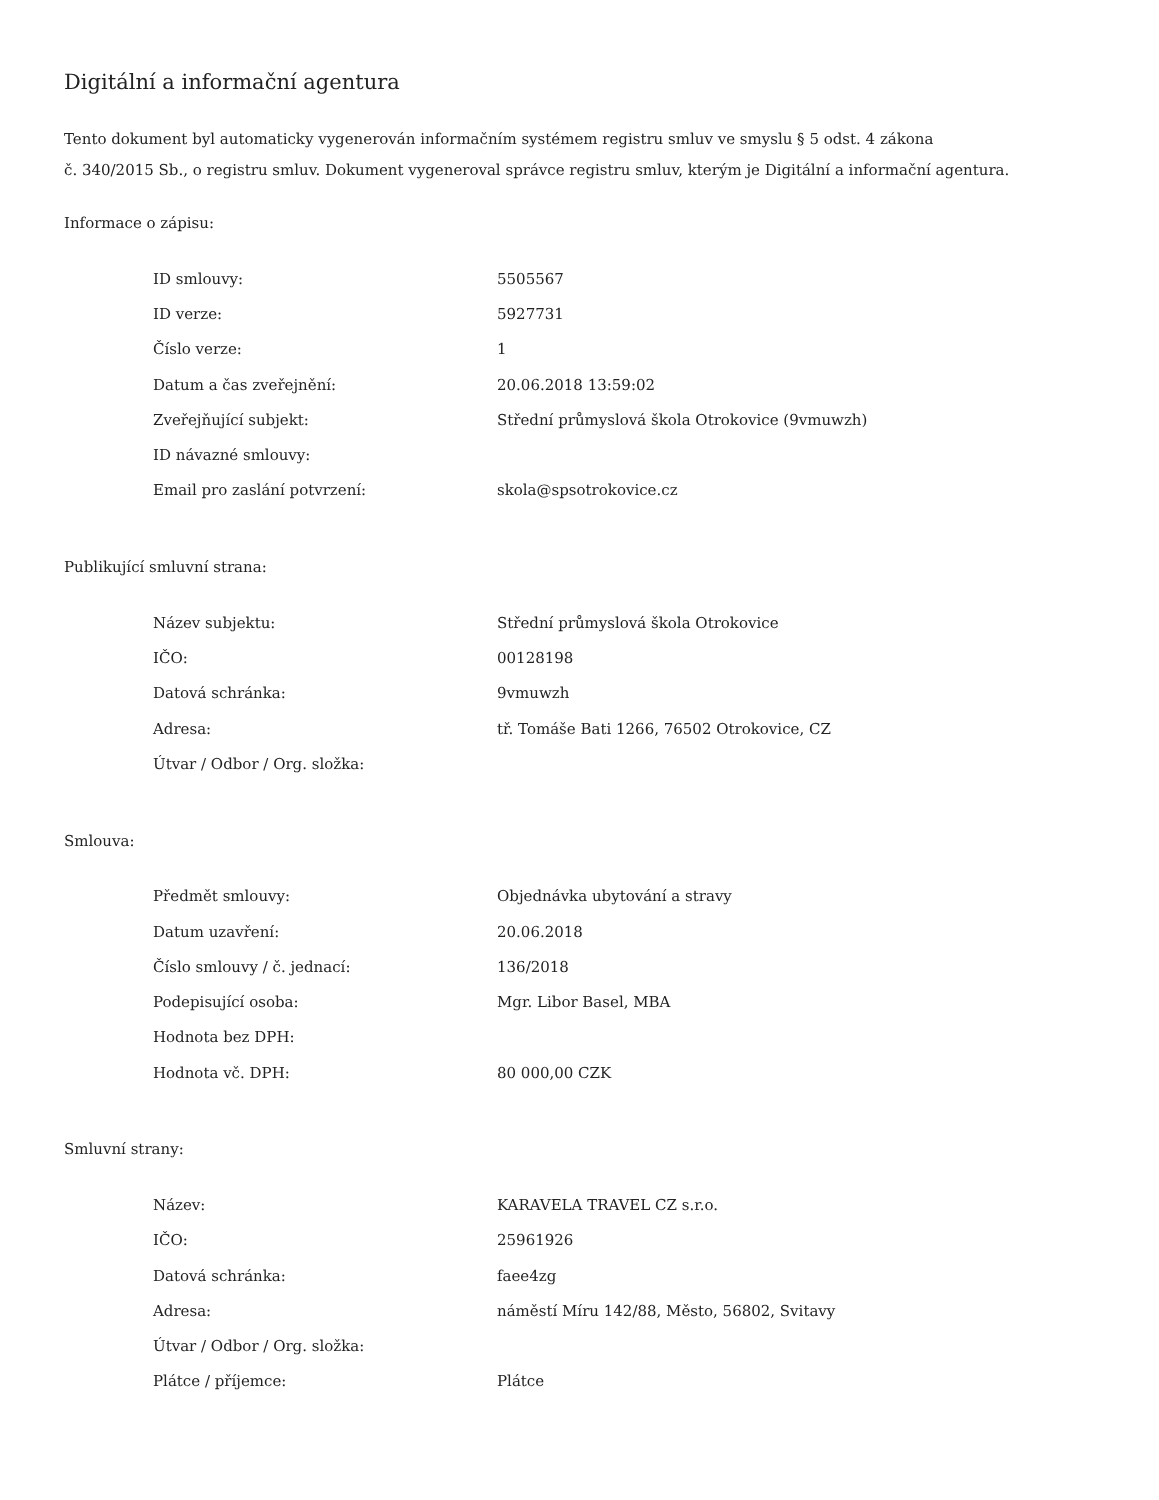Digitální a informační agentura
Tento dokument byl automaticky vygenerován informačním systémem registru smluv ve smyslu § 5 odst. 4 zákona
č. 340/2015 Sb., o registru smluv. Dokument vygeneroval správce registru smluv, kterým je Digitální a informační agentura.
Informace o zápisu:
| ID smlouvy: | 5505567 |
| ID verze: | 5927731 |
| Číslo verze: | 1 |
| Datum a čas zveřejnění: | 20.06.2018 13:59:02 |
| Zveřejňující subjekt: | Střední průmyslová škola Otrokovice (9vmuwzh) |
| ID návazné smlouvy: | |
| Email pro zaslání potvrzení: | skola@spsotrokovice.cz |
Publikující smluvní strana:
| Název subjektu: | Střední průmyslová škola Otrokovice |
| IČO: | 00128198 |
| Datová schránka: | 9vmuwzh |
| Adresa: | tř. Tomáše Bati 1266, 76502 Otrokovice, CZ |
| Útvar / Odbor / Org. složka: | |
Smlouva:
| Předmět smlouvy: | Objednávka ubytování a stravy |
| Datum uzavření: | 20.06.2018 |
| Číslo smlouvy / č. jednací: | 136/2018 |
| Podepisující osoba: | Mgr. Libor Basel, MBA |
| Hodnota bez DPH: | |
| Hodnota vč. DPH: | 80 000,00 CZK |
Smluvní strany:
| Název: | KARAVELA TRAVEL CZ s.r.o. |
| IČO: | 25961926 |
| Datová schránka: | faee4zg |
| Adresa: | náměstí Míru 142/88, Město, 56802, Svitavy |
| Útvar / Odbor / Org. složka: | |
| Plátce / příjemce: | Plátce |